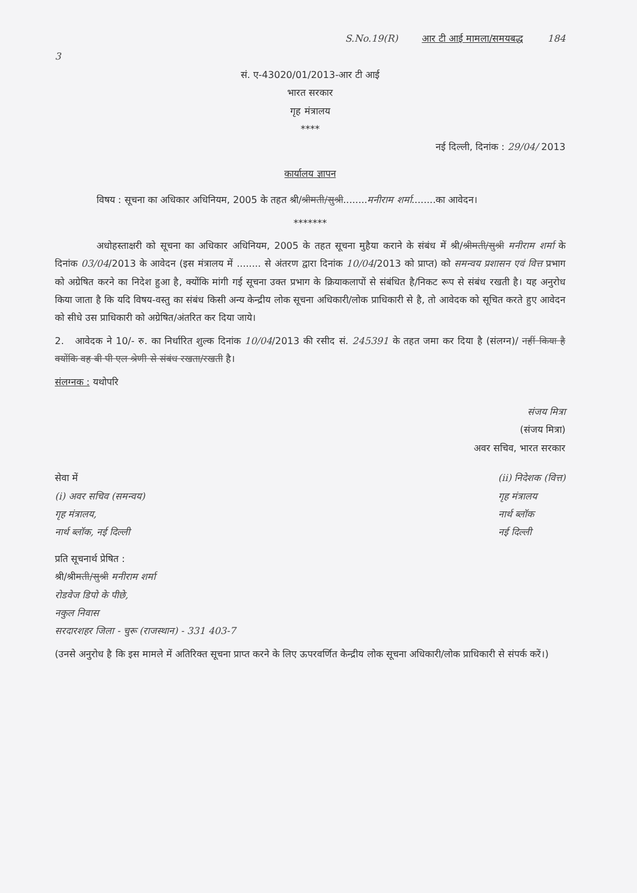S.No.19(R) आर टी आई मामला/समयबद्ध 184
3
सं. ए-43020/01/2013-आर टी आई
भारत सरकार
गृह मंत्रालय
****
नई दिल्ली, दिनांक : 29/04/ 2013
कार्यालय ज्ञापन
विषय : सूचना का अधिकार अधिनियम, 2005 के तहत श्री/श्रीमती/सुश्री........मनीराम शर्मा........का आवेदन।
*******
अधोहस्ताक्षरी को सूचना का अधिकार अधिनियम, 2005 के तहत सूचना मुहैया कराने के संबंध में श्री/श्रीमती/सुश्री मनीराम शर्मा के दिनांक 03/04/2013 के आवेदन (इस मंत्रालय में ........ से अंतरण द्वारा दिनांक 10/04/2013 को प्राप्त) को समन्वय प्रशासन एवं वित्त प्रभाग को अग्रेषित करने का निदेश हुआ है, क्योंकि मांगी गई सूचना उक्त प्रभाग के क्रियाकलापों से संबंधित है/निकट रूप से संबंध रखती है। यह अनुरोध किया जाता है कि यदि विषय-वस्तु का संबंध किसी अन्य केन्द्रीय लोक सूचना अधिकारी/लोक प्राधिकारी से है, तो आवेदक को सूचित करते हुए आवेदन को सीधे उस प्राधिकारी को अग्रेषित/अंतरित कर दिया जाये।
2. आवेदक ने 10/- रु. का निर्धारित शुल्क दिनांक 10/04/2013 की रसीद सं. 245391 के तहत जमा कर दिया है (संलग्न)/ नहीं किया है क्योंकि वह बी पी एल श्रेणी से संबंध रखता/रखती है।
संलग्नक : यथोपरि
संजय मित्रा
(संजय मित्रा)
अवर सचिव, भारत सरकार
सेवा में
(i) अवर सचिव (समन्वय)
गृह मंत्रालय,
नार्थ ब्लॉक, नई दिल्ली
(ii) निदेशक (वित्त)
गृह मंत्रालय
नार्थ ब्लॉक
नई दिल्ली
प्रति सूचनार्थ प्रेषित :
श्री/श्रीमती/सुश्री मनीराम शर्मा
रोडवेज डिपो के पीछे,
नकुल निवास
सरदारशहर जिला - चुरू (राजस्थान) - 331 403-7
(उनसे अनुरोध है कि इस मामले में अतिरिक्त सूचना प्राप्त करने के लिए ऊपरवर्णित केन्द्रीय लोक सूचना अधिकारी/लोक प्राधिकारी से संपर्क करें।)